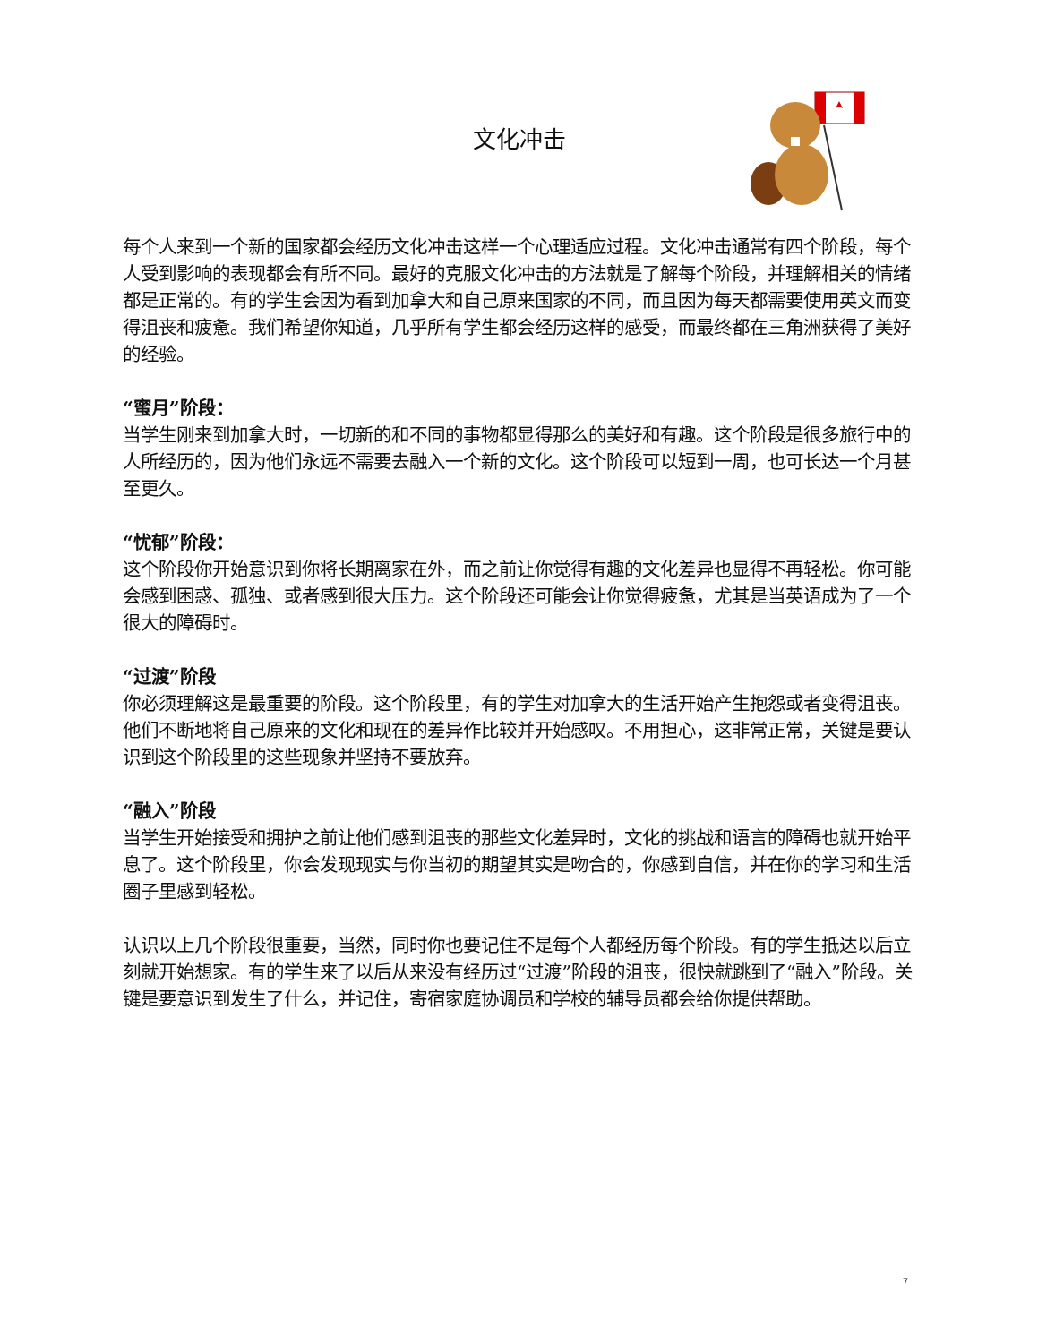文化冲击
每个人来到一个新的国家都会经历文化冲击这样一个心理适应过程。文化冲击通常有四个阶段，每个人受到影响的表现都会有所不同。最好的克服文化冲击的方法就是了解每个阶段，并理解相关的情绪都是正常的。有的学生会因为看到加拿大和自己原来国家的不同，而且因为每天都需要使用英文而变得沮丧和疲惫。我们希望你知道，几乎所有学生都会经历这样的感受，而最终都在三角洲获得了美好的经验。
“蜜月”阶段：
当学生刚来到加拿大时，一切新的和不同的事物都显得那么的美好和有趣。这个阶段是很多旅行中的人所经历的，因为他们永远不需要去融入一个新的文化。这个阶段可以短到一周，也可长达一个月甚至更久。
“忧郁”阶段：
这个阶段你开始意识到你将长期离家在外，而之前让你觉得有趣的文化差异也显得不再轻松。你可能会感到困惑、孤独、或者感到很大压力。这个阶段还可能会让你觉得疲惫，尤其是当英语成为了一个很大的障碍时。
“过渡”阶段
你必须理解这是最重要的阶段。这个阶段里，有的学生对加拿大的生活开始产生抱怨或者变得沮丧。他们不断地将自己原来的文化和现在的差异作比较并开始感叹。不用担心，这非常正常，关键是要认识到这个阶段里的这些现象并坚持不要放弃。
“融入”阶段
当学生开始接受和拥护之前让他们感到沮丧的那些文化差异时，文化的挑战和语言的障碍也就开始平息了。这个阶段里，你会发现现实与你当初的期望其实是吻合的，你感到自信，并在你的学习和生活圈子里感到轻松。
认识以上几个阶段很重要，当然，同时你也要记住不是每个人都经历每个阶段。有的学生抵达以后立刻就开始想家。有的学生来了以后从来没有经历过“过渡”阶段的沮丧，很快就跳到了“融入”阶段。关键是要意识到发生了什么，并记住，寄宿家庭协调员和学校的辅导员都会给你提供帮助。
7